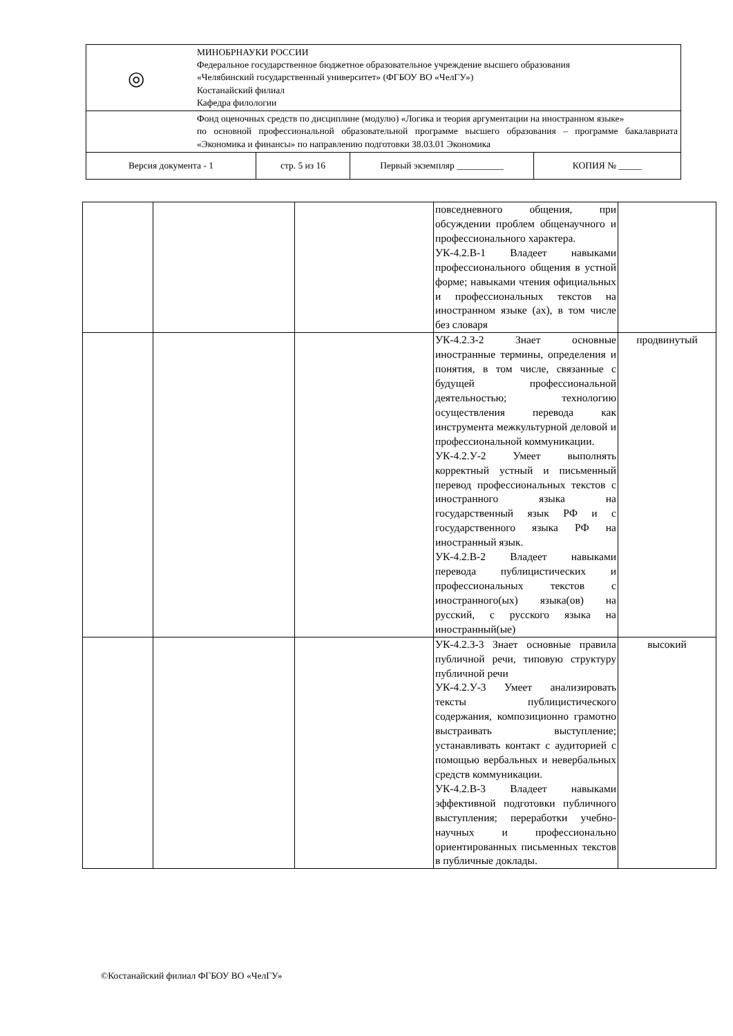| ◎ МИНОБРНАУКИ РОССИИ Федеральное государственное бюджетное образовательное учреждение высшего образования «Челябинский государственный университет» (ФГБОУ ВО «ЧелГУ») Костанайский филиал Кафедра филологии | | | |
| Фонд оценочных средств по дисциплине (модулю) «Логика и теория аргументации на иностранном языке» по основной профессиональной образовательной программе высшего образования – программе бакалавриата «Экономика и финансы» по направлению подготовки 38.03.01 Экономика | | | |
| Версия документа - 1 | стр. 5 из 16 | Первый экземпляр __________ | КОПИЯ № _____ |
| | | | повседневного общения, при обсуждении проблем общенаучного и профессионального характера. УК-4.2.В-1 Владеет навыками профессионального общения в устной форме; навыками чтения официальных и профессиональных текстов на иностранном языке (ах), в том числе без словаря | |
| | | | УК-4.2.З-2 Знает основные иностранные термины, определения и понятия, в том числе, связанные с будущей профессиональной деятельностью; технологию осуществления перевода как инструмента межкультурной деловой и профессиональной коммуникации. УК-4.2.У-2 Умеет выполнять корректный устный и письменный перевод профессиональных текстов с иностранного языка на государственный язык РФ и с государственного языка РФ на иностранный язык. УК-4.2.В-2 Владеет навыками перевода публицистических и профессиональных текстов с иностранного(ых) языка(ов) на русский, с русского языка на иностранный(ые) | продвинутый |
| | | | УК-4.2.З-3 Знает основные правила публичной речи, типовую структуру публичной речи УК-4.2.У-3 Умеет анализировать тексты публицистического содержания, композиционно грамотно выстраивать выступление; устанавливать контакт с аудиторией с помощью вербальных и невербальных средств коммуникации. УК-4.2.В-3 Владеет навыками эффективной подготовки публичного выступления; переработки учебно-научных и профессионально ориентированных письменных текстов в публичные доклады. | высокий |
©Костанайский филиал ФГБОУ ВО «ЧелГУ»